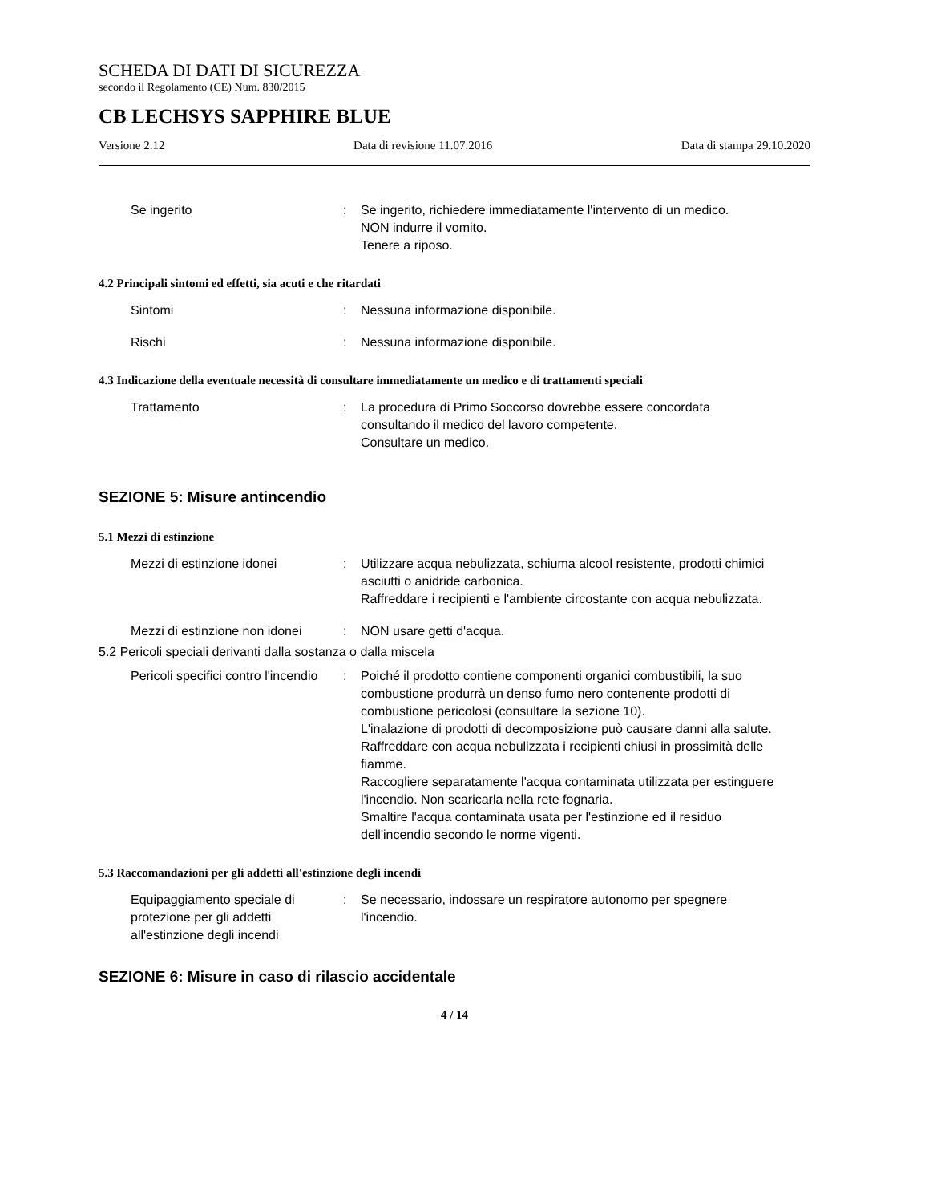SCHEDA DI DATI DI SICUREZZA
secondo il Regolamento (CE) Num. 830/2015
CB LECHSYS SAPPHIRE BLUE
Versione 2.12 Data di revisione 11.07.2016 Data di stampa 29.10.2020
Se ingerito : Se ingerito, richiedere immediatamente l'intervento di un medico.
NON indurre il vomito.
Tenere a riposo.
4.2 Principali sintomi ed effetti, sia acuti e che ritardati
Sintomi : Nessuna informazione disponibile.
Rischi : Nessuna informazione disponibile.
4.3 Indicazione della eventuale necessità di consultare immediatamente un medico e di trattamenti speciali
Trattamento : La procedura di Primo Soccorso dovrebbe essere concordata consultando il medico del lavoro competente.
Consultare un medico.
SEZIONE 5: Misure antincendio
5.1 Mezzi di estinzione
Mezzi di estinzione idonei : Utilizzare acqua nebulizzata, schiuma alcool resistente, prodotti chimici asciutti o anidride carbonica.
Raffreddare i recipienti e l'ambiente circostante con acqua nebulizzata.
Mezzi di estinzione non idonei
: NON usare getti d'acqua.
5.2 Pericoli speciali derivanti dalla sostanza o dalla miscela
Pericoli specifici contro l'incendio
: Poiché il prodotto contiene componenti organici combustibili, la suo combustione produrrà un denso fumo nero contenente prodotti di combustione pericolosi (consultare la sezione 10).
L'inalazione di prodotti di decomposizione può causare danni alla salute.
Raffreddare con acqua nebulizzata i recipienti chiusi in prossimità delle fiamme.
Raccogliere separatamente l'acqua contaminata utilizzata per estinguere l'incendio. Non scaricarla nella rete fognaria.
Smaltire l'acqua contaminata usata per l'estinzione ed il residuo dell'incendio secondo le norme vigenti.
5.3 Raccomandazioni per gli addetti all'estinzione degli incendi
Equipaggiamento speciale di protezione per gli addetti all'estinzione degli incendi
: Se necessario, indossare un respiratore autonomo per spegnere l'incendio.
SEZIONE 6: Misure in caso di rilascio accidentale
4 / 14